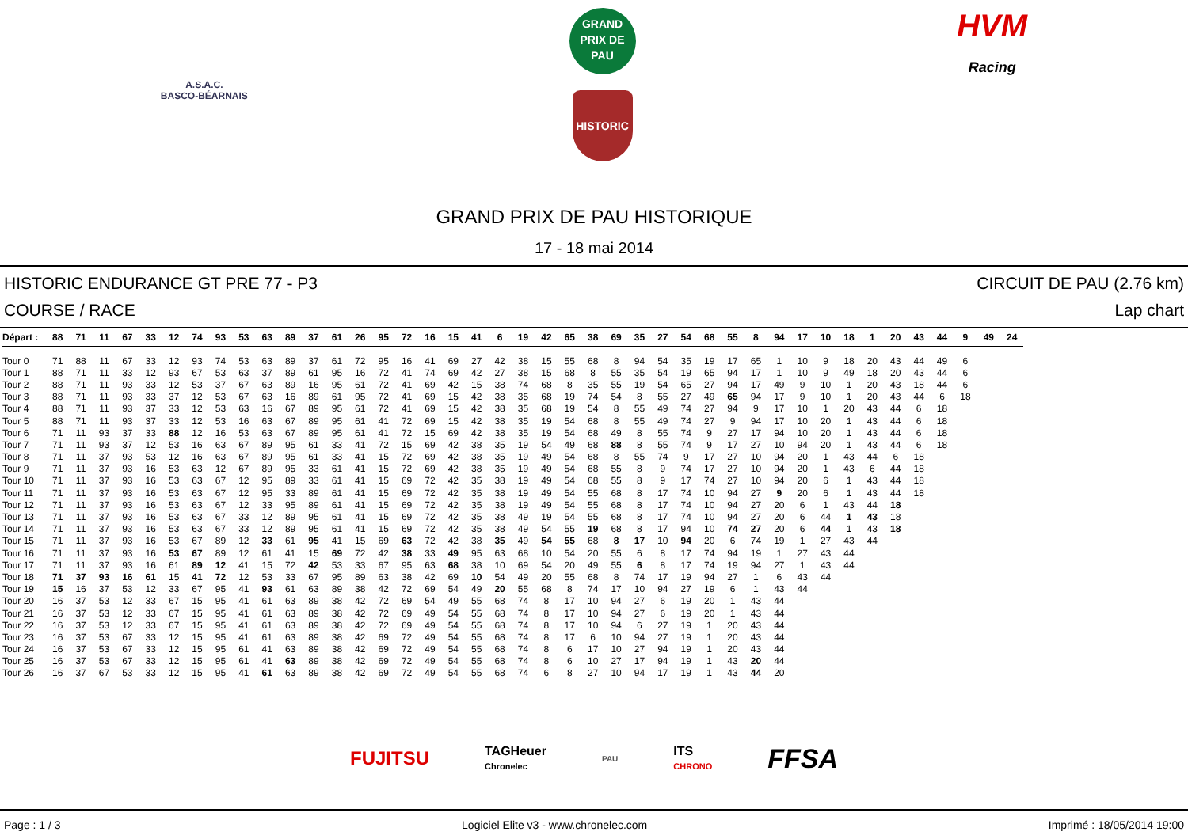A.S.A.C.
BASCO-BÉARNAIS
GRAND
PRIX DE
PAU
HISTORIC
HVM
Racing
GRAND PRIX DE PAU HISTORIQUE
17 - 18 mai 2014
HISTORIC ENDURANCE GT PRE 77 - P3
COURSE / RACE
CIRCUIT DE PAU (2.76 km)
Lap chart
| Départ : | 88 | 71 | 11 | 67 | 33 | 12 | 74 | 93 | 53 | 63 | 89 | 37 | 61 | 26 | 95 | 72 | 16 | 15 | 41 | 6 | 19 | 42 | 65 | 38 | 69 | 35 | 27 | 54 | 68 | 55 | 8 | 94 | 17 | 10 | 18 | 1 | 20 | 43 | 44 | 9 | 49 | 24 |
| --- | --- | --- | --- | --- | --- | --- | --- | --- | --- | --- | --- | --- | --- | --- | --- | --- | --- | --- | --- | --- | --- | --- | --- | --- | --- | --- | --- | --- | --- | --- | --- | --- | --- | --- | --- | --- | --- | --- | --- | --- | --- | --- |
| Tour 0 | 71 | 88 | 11 | 67 | 33 | 12 | 93 | 74 | 53 | 63 | 89 | 37 | 61 | 72 | 95 | 16 | 41 | 69 | 27 | 42 | 38 | 15 | 55 | 68 | 8 | 94 | 54 | 35 | 19 | 17 | 65 | 1 | 10 | 9 | 18 | 20 | 43 | 44 | 49 | 6 | | |
| Tour 1 | 88 | 71 | 11 | 33 | 12 | 93 | 67 | 53 | 63 | 37 | 89 | 61 | 95 | 16 | 72 | 41 | 74 | 69 | 42 | 27 | 38 | 15 | 68 | 8 | 55 | 35 | 54 | 19 | 65 | 94 | 17 | 1 | 10 | 9 | 49 | 18 | 20 | 43 | 44 | 6 | | |
| Tour 2 | 88 | 71 | 11 | 93 | 33 | 12 | 53 | 37 | 67 | 63 | 89 | 16 | 95 | 61 | 72 | 41 | 69 | 42 | 15 | 38 | 74 | 68 | 8 | 35 | 55 | 19 | 54 | 65 | 27 | 94 | 17 | 49 | 9 | 10 | 1 | 20 | 43 | 18 | 44 | 6 | | |
| Tour 3 | 88 | 71 | 11 | 93 | 33 | 37 | 12 | 53 | 67 | 63 | 16 | 89 | 61 | 95 | 72 | 41 | 69 | 15 | 42 | 38 | 35 | 68 | 19 | 74 | 54 | 8 | 55 | 27 | 49 | 65 | 94 | 17 | 9 | 10 | 1 | 20 | 43 | 44 | 6 | 18 | | |
| Tour 4 | 88 | 71 | 11 | 93 | 37 | 33 | 12 | 53 | 63 | 16 | 67 | 89 | 95 | 61 | 72 | 41 | 69 | 15 | 42 | 38 | 35 | 68 | 19 | 54 | 8 | 55 | 49 | 74 | 27 | 94 | 9 | 17 | 10 | 1 | 20 | 43 | 44 | 6 | 18 | | | |
| Tour 5 | 88 | 71 | 11 | 93 | 37 | 33 | 12 | 53 | 16 | 63 | 67 | 89 | 95 | 61 | 41 | 72 | 69 | 15 | 42 | 38 | 35 | 19 | 54 | 68 | 8 | 55 | 49 | 74 | 27 | 9 | 94 | 17 | 10 | 20 | 1 | 43 | 44 | 6 | 18 | | | |
| Tour 6 | 71 | 11 | 93 | 37 | 33 | 88 | 12 | 16 | 53 | 63 | 67 | 89 | 95 | 61 | 41 | 72 | 15 | 69 | 42 | 38 | 35 | 19 | 54 | 68 | 49 | 8 | 55 | 74 | 9 | 27 | 17 | 94 | 10 | 20 | 1 | 43 | 44 | 6 | 18 | | | |
| Tour 7 | 71 | 11 | 93 | 37 | 12 | 53 | 16 | 63 | 67 | 89 | 95 | 61 | 33 | 41 | 72 | 15 | 69 | 42 | 38 | 35 | 19 | 54 | 49 | 68 | 88 | 8 | 55 | 74 | 9 | 17 | 27 | 10 | 94 | 20 | 1 | 43 | 44 | 6 | 18 | | | |
| Tour 8 | 71 | 11 | 37 | 93 | 53 | 12 | 16 | 63 | 67 | 89 | 95 | 61 | 33 | 41 | 15 | 72 | 69 | 42 | 38 | 35 | 19 | 49 | 54 | 68 | 8 | 55 | 74 | 9 | 17 | 27 | 10 | 94 | 20 | 1 | 43 | 44 | 6 | 18 | | | | |
| Tour 9 | 71 | 11 | 37 | 93 | 16 | 53 | 63 | 12 | 67 | 89 | 95 | 33 | 61 | 41 | 15 | 72 | 69 | 42 | 38 | 35 | 19 | 49 | 54 | 68 | 55 | 8 | 9 | 74 | 17 | 27 | 10 | 94 | 20 | 1 | 43 | 6 | 44 | 18 | | | | |
| Tour 10 | 71 | 11 | 37 | 93 | 16 | 53 | 63 | 67 | 12 | 95 | 89 | 33 | 61 | 41 | 15 | 69 | 72 | 42 | 35 | 38 | 19 | 49 | 54 | 68 | 55 | 8 | 9 | 17 | 74 | 27 | 10 | 94 | 20 | 6 | 1 | 43 | 44 | 18 | | | | |
| Tour 11 | 71 | 11 | 37 | 93 | 16 | 53 | 63 | 67 | 12 | 95 | 33 | 89 | 61 | 41 | 15 | 69 | 72 | 42 | 35 | 38 | 19 | 49 | 54 | 55 | 68 | 8 | 17 | 74 | 10 | 94 | 27 | 9 | 20 | 6 | 1 | 43 | 44 | 18 | | | | |
| Tour 12 | 71 | 11 | 37 | 93 | 16 | 53 | 63 | 67 | 12 | 33 | 95 | 89 | 61 | 41 | 15 | 69 | 72 | 42 | 35 | 38 | 19 | 49 | 54 | 55 | 68 | 8 | 17 | 74 | 10 | 94 | 27 | 20 | 6 | 1 | 43 | 44 | 18 | | | | | |
| Tour 13 | 71 | 11 | 37 | 93 | 16 | 53 | 63 | 67 | 33 | 12 | 89 | 95 | 61 | 41 | 15 | 69 | 72 | 42 | 35 | 38 | 49 | 19 | 54 | 55 | 68 | 8 | 17 | 74 | 10 | 94 | 27 | 20 | 6 | 44 | 1 | 43 | 18 | | | | | |
| Tour 14 | 71 | 11 | 37 | 93 | 16 | 53 | 63 | 67 | 33 | 12 | 89 | 95 | 61 | 41 | 15 | 69 | 72 | 42 | 35 | 38 | 49 | 54 | 55 | 19 | 68 | 8 | 17 | 94 | 10 | 74 | 27 | 20 | 6 | 44 | 1 | 43 | 18 | | | | | |
| Tour 15 | 71 | 11 | 37 | 93 | 16 | 53 | 67 | 89 | 12 | 33 | 61 | 95 | 41 | 15 | 69 | 63 | 72 | 42 | 38 | 35 | 49 | 54 | 55 | 68 | 8 | 17 | 10 | 94 | 20 | 6 | 74 | 19 | 1 | 27 | 43 | 44 | | | | | | |
| Tour 16 | 71 | 11 | 37 | 93 | 16 | 53 | 67 | 89 | 12 | 61 | 41 | 15 | 69 | 72 | 42 | 38 | 33 | 49 | 95 | 63 | 68 | 10 | 54 | 20 | 55 | 6 | 8 | 17 | 74 | 94 | 19 | 1 | 27 | 43 | 44 | | | | | | | |
| Tour 17 | 71 | 11 | 37 | 93 | 16 | 61 | 89 | 12 | 41 | 15 | 72 | 42 | 53 | 33 | 67 | 95 | 63 | 68 | 38 | 10 | 69 | 54 | 20 | 49 | 55 | 6 | 8 | 17 | 74 | 19 | 94 | 27 | 1 | 43 | 44 | | | | | | | |
| Tour 18 | 71 | 37 | 93 | 16 | 61 | 15 | 41 | 72 | 12 | 53 | 33 | 67 | 95 | 89 | 63 | 38 | 42 | 69 | 10 | 54 | 49 | 20 | 55 | 68 | 8 | 74 | 17 | 19 | 94 | 27 | 1 | 6 | 43 | 44 | | | | | | | | |
| Tour 19 | 15 | 16 | 37 | 53 | 12 | 33 | 67 | 95 | 41 | 93 | 61 | 63 | 89 | 38 | 42 | 72 | 69 | 54 | 49 | 20 | 55 | 68 | 8 | 74 | 17 | 10 | 94 | 27 | 19 | 6 | 1 | 43 | 44 | | | | | | | | | |
| Tour 20 | 16 | 37 | 53 | 12 | 33 | 67 | 15 | 95 | 41 | 61 | 63 | 89 | 38 | 42 | 72 | 69 | 54 | 49 | 55 | 68 | 74 | 8 | 17 | 10 | 94 | 27 | 6 | 19 | 20 | 1 | 43 | 44 | | | | | | | | | | |
| Tour 21 | 16 | 37 | 53 | 12 | 33 | 67 | 15 | 95 | 41 | 61 | 63 | 89 | 38 | 42 | 72 | 69 | 49 | 54 | 55 | 68 | 74 | 8 | 17 | 10 | 94 | 27 | 6 | 19 | 20 | 1 | 43 | 44 | | | | | | | | | | |
| Tour 22 | 16 | 37 | 53 | 12 | 33 | 67 | 15 | 95 | 41 | 61 | 63 | 89 | 38 | 42 | 72 | 69 | 49 | 54 | 55 | 68 | 74 | 8 | 17 | 10 | 94 | 6 | 27 | 19 | 1 | 20 | 43 | 44 | | | | | | | | | | |
| Tour 23 | 16 | 37 | 53 | 67 | 33 | 12 | 15 | 95 | 41 | 61 | 63 | 89 | 38 | 42 | 69 | 72 | 49 | 54 | 55 | 68 | 74 | 8 | 17 | 6 | 10 | 94 | 27 | 19 | 1 | 20 | 43 | 44 | | | | | | | | | | |
| Tour 24 | 16 | 37 | 53 | 67 | 33 | 12 | 15 | 95 | 61 | 41 | 63 | 89 | 38 | 42 | 69 | 72 | 49 | 54 | 55 | 68 | 74 | 8 | 6 | 17 | 10 | 27 | 94 | 19 | 1 | 20 | 43 | 44 | | | | | | | | | | |
| Tour 25 | 16 | 37 | 53 | 67 | 33 | 12 | 15 | 95 | 61 | 41 | 63 | 89 | 38 | 42 | 69 | 72 | 49 | 54 | 55 | 68 | 74 | 8 | 6 | 10 | 27 | 17 | 94 | 19 | 1 | 43 | 20 | 44 | | | | | | | | | | |
| Tour 26 | 16 | 37 | 67 | 53 | 33 | 12 | 15 | 95 | 41 | 61 | 63 | 89 | 38 | 42 | 69 | 72 | 49 | 54 | 55 | 68 | 74 | 6 | 8 | 27 | 10 | 94 | 17 | 19 | 1 | 43 | 44 | 20 | | | | | | | | | | |
FUJITSU TAGHeuer
Chronelec PAU ITS
CHRONO FFSA
Page : 1 / 3 Logiciel Elite v3 - www.chronelec.com Imprimé : 18/05/2014 19:00